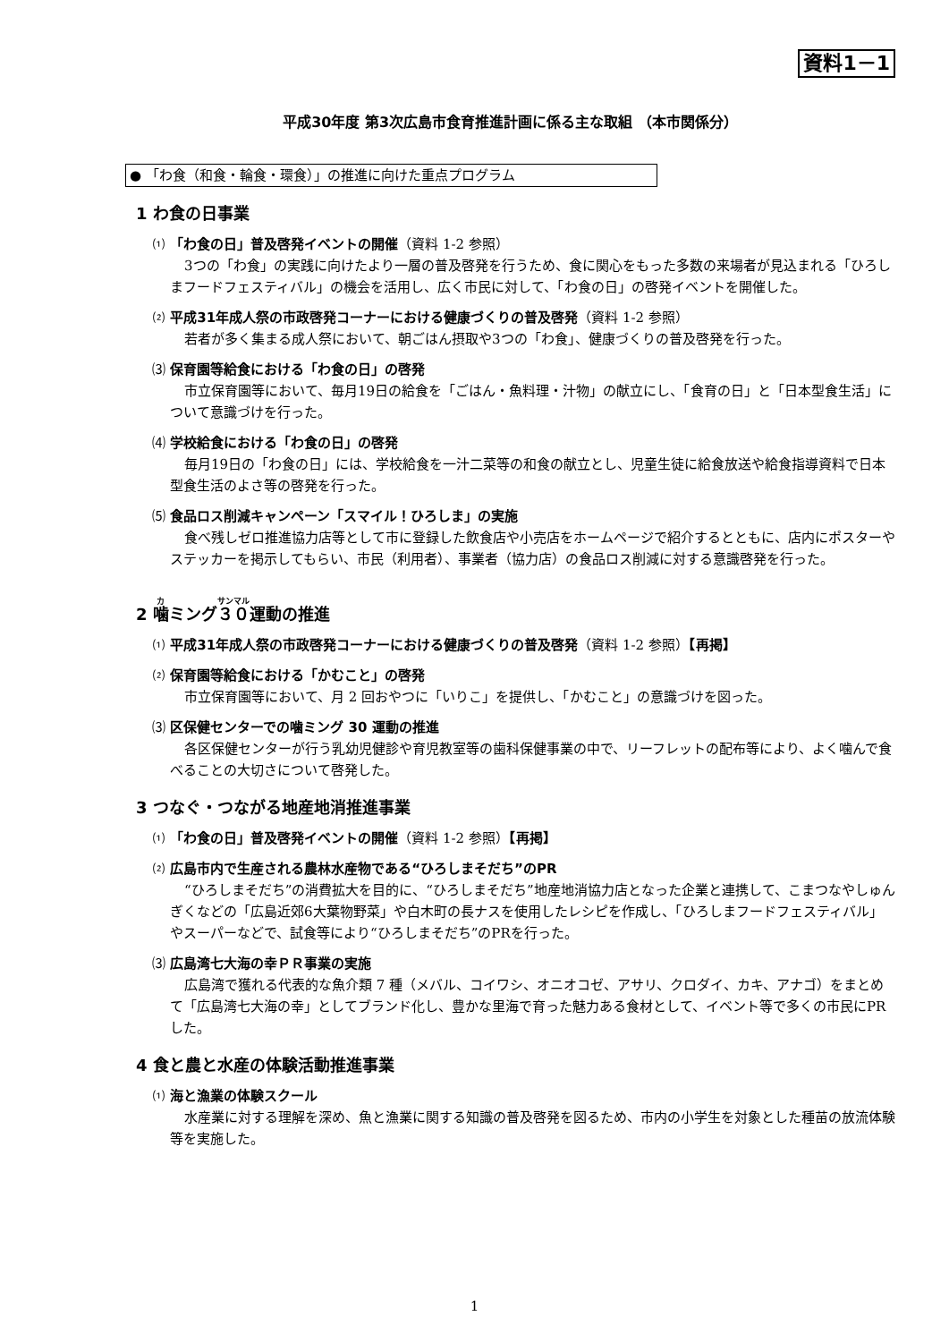資料1－1
平成30年度 第3次広島市食育推進計画に係る主な取組 （本市関係分）
● 「わ食（和食・輪食・環食）」の推進に向けた重点プログラム
1 わ食の日事業
⑴ 「わ食の日」普及啓発イベントの開催（資料 1-2 参照）
3つの「わ食」の実践に向けたより一層の普及啓発を行うため、食に関心をもった多数の来場者が見込まれる「ひろしまフードフェスティバル」の機会を活用し、広く市民に対して、「わ食の日」の啓発イベントを開催した。
⑵ 平成31年成人祭の市政啓発コーナーにおける健康づくりの普及啓発（資料 1-2 参照）
若者が多く集まる成人祭において、朝ごはん摂取や3つの「わ食」、健康づくりの普及啓発を行った。
⑶ 保育園等給食における「わ食の日」の啓発
市立保育園等において、毎月19日の給食を「ごはん・魚料理・汁物」の献立にし、「食育の日」と「日本型食生活」について意識づけを行った。
⑷ 学校給食における「わ食の日」の啓発
毎月19日の「わ食の日」には、学校給食を一汁二菜等の和食の献立とし、児童生徒に給食放送や給食指導資料で日本型食生活のよさ等の啓発を行った。
⑸ 食品ロス削減キャンペーン「スマイル！ひろしま」の実施
食べ残しゼロ推進協力店等として市に登録した飲食店や小売店をホームページで紹介するとともに、店内にポスターやステッカーを掲示してもらい、市民（利用者）、事業者（協力店）の食品ロス削減に対する意識啓発を行った。
2 噛ミング３０運動の推進
⑴ 平成31年成人祭の市政啓発コーナーにおける健康づくりの普及啓発（資料 1-2 参照）【再掲】
⑵ 保育園等給食における「かむこと」の啓発
市立保育園等において、月 2 回おやつに「いりこ」を提供し、「かむこと」の意識づけを図った。
⑶ 区保健センターでの噛ミング 30 運動の推進
各区保健センターが行う乳幼児健診や育児教室等の歯科保健事業の中で、リーフレットの配布等により、よく噛んで食べることの大切さについて啓発した。
3 つなぐ・つながる地産地消推進事業
⑴ 「わ食の日」普及啓発イベントの開催（資料 1-2 参照）【再掲】
⑵ 広島市内で生産される農林水産物である“ひろしまそだち”のPR
“ひろしまそだち”の消費拡大を目的に、“ひろしまそだち”地産地消協力店となった企業と連携して、こまつなやしゅんぎくなどの「広島近郊6大葉物野菜」や白木町の長ナスを使用したレシピを作成し、「ひろしまフードフェスティバル」やスーパーなどで、試食等により“ひろしまそだち”のPRを行った。
⑶ 広島湾七大海の幸ＰＲ事業の実施
広島湾で獲れる代表的な魚介類 7 種（メバル、コイワシ、オニオコゼ、アサリ、クロダイ、カキ、アナゴ）をまとめて「広島湾七大海の幸」としてブランド化し、豊かな里海で育った魅力ある食材として、イベント等で多くの市民にPRした。
4 食と農と水産の体験活動推進事業
⑴ 海と漁業の体験スクール
水産業に対する理解を深め、魚と漁業に関する知識の普及啓発を図るため、市内の小学生を対象とした種苗の放流体験等を実施した。
1